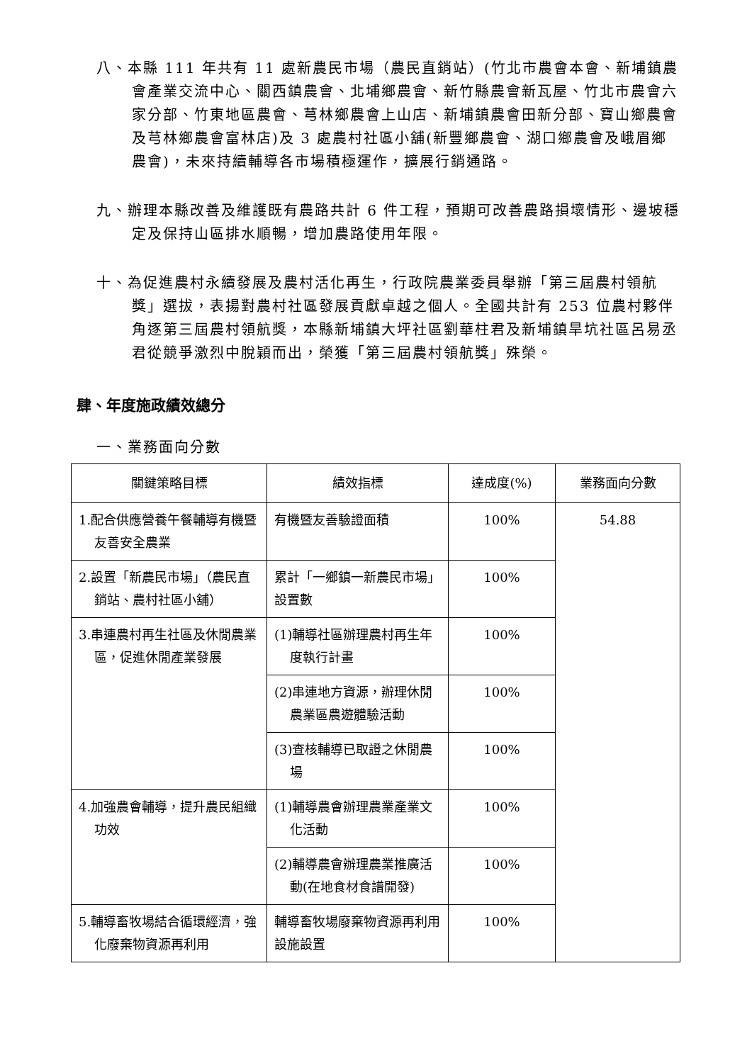八、本縣 111 年共有 11 處新農民市場（農民直銷站）(竹北市農會本會、新埔鎮農會產業交流中心、關西鎮農會、北埔鄉農會、新竹縣農會新瓦屋、竹北市農會六家分部、竹東地區農會、芎林鄉農會上山店、新埔鎮農會田新分部、寶山鄉農會及芎林鄉農會富林店)及 3 處農村社區小舖(新豐鄉農會、湖口鄉農會及峨眉鄉農會)，未來持續輔導各市場積極運作，擴展行銷通路。
九、辦理本縣改善及維護既有農路共計 6 件工程，預期可改善農路損壞情形、邊坡穩定及保持山區排水順暢，增加農路使用年限。
十、為促進農村永續發展及農村活化再生，行政院農業委員舉辦「第三屆農村領航獎」選拔，表揚對農村社區發展貢獻卓越之個人。全國共計有 253 位農村夥伴角逐第三屆農村領航獎，本縣新埔鎮大坪社區劉華柱君及新埔鎮旱坑社區呂易丞君從競爭激烈中脫穎而出，榮獲「第三屆農村領航獎」殊榮。
肆、年度施政績效總分
一、業務面向分數
| 關鍵策略目標 | 績效指標 | 達成度(%) | 業務面向分數 |
| --- | --- | --- | --- |
| 1.配合供應營養午餐輔導有機暨友善安全農業 | 有機暨友善驗證面積 | 100% | 54.88 |
| 2.設置「新農民市場」（農民直銷站、農村社區小舖） | 累計「一鄉鎮一新農民市場」設置數 | 100% | |
| 3.串連農村再生社區及休閒農業區，促進休閒產業發展 | (1)輔導社區辦理農村再生年度執行計畫 | 100% | |
| | (2)串連地方資源，辦理休閒農業區農遊體驗活動 | 100% | |
| | (3)查核輔導已取證之休閒農場 | 100% | |
| 4.加強農會輔導，提升農民組織功效 | (1)輔導農會辦理農業產業文化活動 | 100% | |
| | (2)輔導農會辦理農業推廣活動(在地食材食譜開發) | 100% | |
| 5.輔導畜牧場結合循環經濟，強化廢棄物資源再利用 | 輔導畜牧場廢棄物資源再利用設施設置 | 100% | |